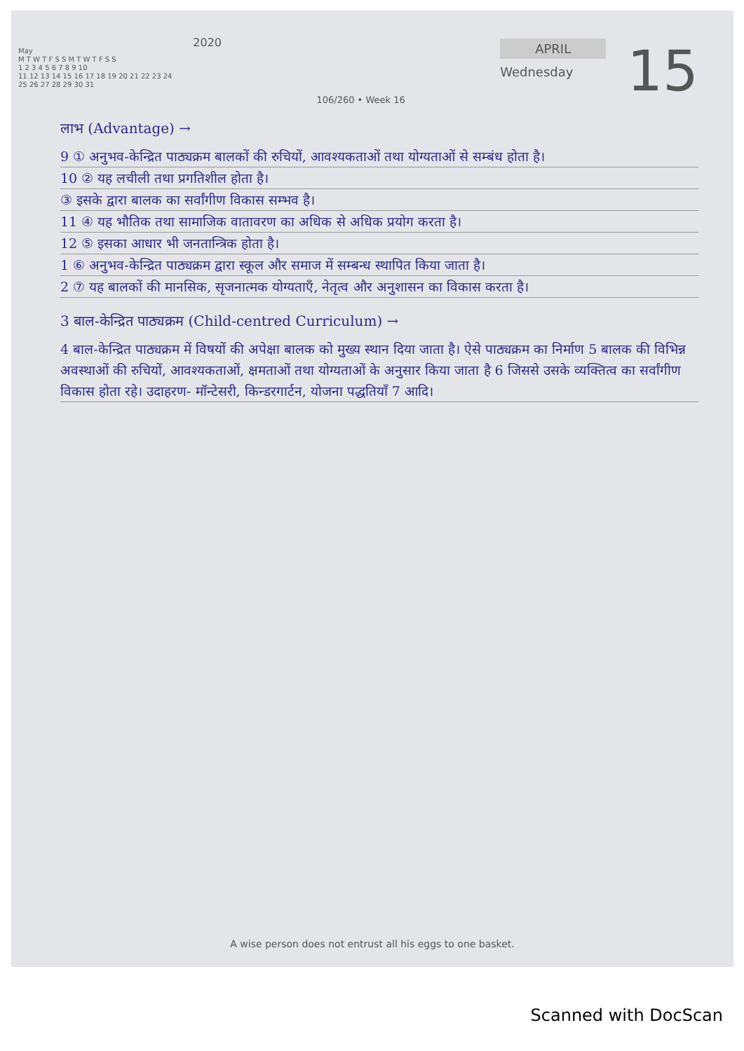2020
May
M T W T F S S M T W T F S S
1 2 3 4 5 6 7 8 9 10
11 12 13 14 15 16 17 18 19 20 21 22 23 24
25 26 27 28 29 30 31
106/260 • Week 16
APRIL
Wednesday
15
लाभ (Advantage) →
9 ① अनुभव-केन्द्रित पाठ्यक्रम बालकों की रुचियों, आवश्यकताओं तथा योग्यताओं से सम्बंध होता है।
10 ② यह लचीली तथा प्रगतिशील होता है।
③ इसके द्वारा बालक का सर्वांगीण विकास सम्भव है।
11 ④ यह भौतिक तथा सामाजिक वातावरण का अधिक से अधिक प्रयोग करता है।
12 ⑤ इसका आधार भी जनतान्त्रिक होता है।
1 ⑥ अनुभव-केन्द्रित पाठ्यक्रम द्वारा स्कूल और समाज में सम्बन्ध स्थापित किया जाता है।
2 ⑦ यह बालकों की मानसिक, सृजनात्मक योग्यताएँ, नेतृत्व और अनुशासन का विकास करता है।
3 बाल-केन्द्रित पाठ्यक्रम (Child-centred Curriculum) →
4 बाल-केन्द्रित पाठ्यक्रम में विषयों की अपेक्षा बालक को मुख्य स्थान दिया जाता है। ऐसे पाठ्यक्रम का निर्माण 5 बालक की विभिन्न अवस्थाओं की रुचियों, आवश्यकताओं, क्षमताओं तथा योग्यताओं के अनुसार किया जाता है 6 जिससे उसके व्यक्तित्व का सर्वांगीण विकास होता रहे। उदाहरण- मॉन्टेसरी, किन्डरगार्टन, योजना पद्धतियाँ 7 आदि।
A wise person does not entrust all his eggs to one basket.
Scanned with DocScan